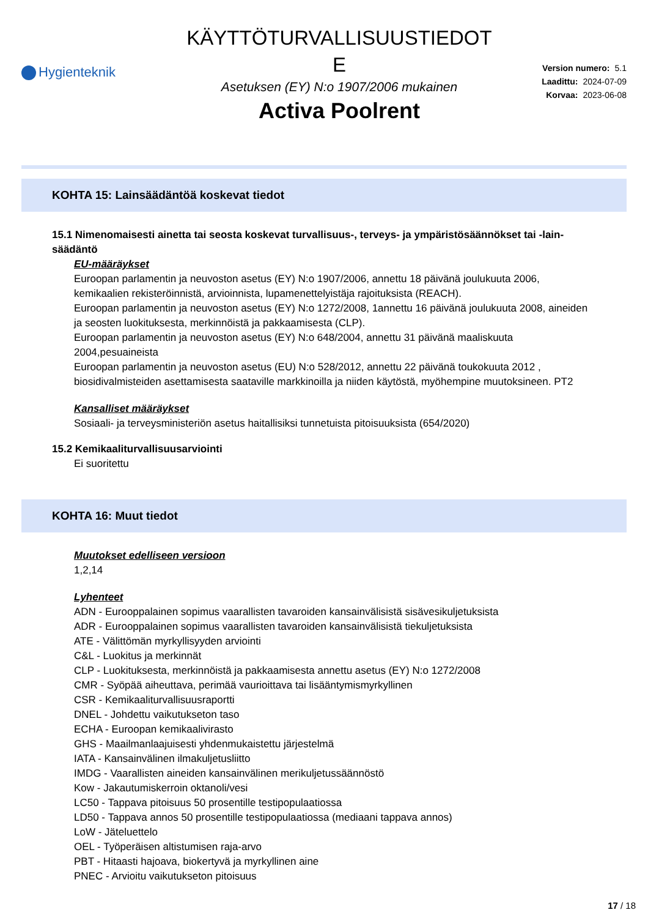Hygienteknik
KÄYTTÖTURVALLISUUSTIEDOT
E
Asetuksen (EY) N:o 1907/2006 mukainen
Activa Poolrent
Version numero: 5.1
Laadittu: 2024-07-09
Korvaa: 2023-06-08
KOHTA 15: Lainsäädäntöä koskevat tiedot
15.1 Nimenomaisesti ainetta tai seosta koskevat turvallisuus-, terveys- ja ympäristösäännökset tai -lain-säädäntö
EU-määräykset
Euroopan parlamentin ja neuvoston asetus (EY) N:o 1907/2006, annettu 18 päivänä joulukuuta 2006, kemikaalien rekisteröinnistä, arvioinnista, lupamenettelyistäja rajoituksista (REACH).
Euroopan parlamentin ja neuvoston asetus (EY) N:o 1272/2008, 1annettu 16 päivänä joulukuuta 2008, aineiden ja seosten luokituksesta, merkinnöistä ja pakkaamisesta (CLP).
Euroopan parlamentin ja neuvoston asetus (EY) N:o 648/2004, annettu 31 päivänä maaliskuuta 2004,pesuaineista
Euroopan parlamentin ja neuvoston asetus (EU) N:o 528/2012, annettu 22 päivänä toukokuuta 2012 , biosidivalmisteiden asettamisesta saataville markkinoilla ja niiden käytöstä, myöhempine muutoksineen. PT2
Kansalliset määräykset
Sosiaali- ja terveysministeriön asetus haitallisiksi tunnetuista pitoisuuksista (654/2020)
15.2 Kemikaaliturvallisuusarviointi
Ei suoritettu
KOHTA 16: Muut tiedot
Muutokset edelliseen versioon
1,2,14
Lyhenteet
ADN - Eurooppalainen sopimus vaarallisten tavaroiden kansainvälisistä sisävesikuljetuksista
ADR - Eurooppalainen sopimus vaarallisten tavaroiden kansainvälisistä tiekuljetuksista
ATE - Välittömän myrkyllisyyden arviointi
C&L - Luokitus ja merkinnät
CLP - Luokituksesta, merkinnöistä ja pakkaamisesta annettu asetus (EY) N:o 1272/2008
CMR - Syöpää aiheuttava, perimää vaurioittava tai lisääntymismyrkyllinen
CSR - Kemikaaliturvallisuusraportti
DNEL - Johdettu vaikutukseton taso
ECHA - Euroopan kemikaalivirasto
GHS - Maailmanlaajuisesti yhdenmukaistettu järjestelmä
IATA - Kansainvälinen ilmakuljetusliitto
IMDG - Vaarallisten aineiden kansainvälinen merikuljetussäännöstö
Kow - Jakautumiskerroin oktanoli/vesi
LC50 - Tappava pitoisuus 50 prosentille testipopulaatiossa
LD50 - Tappava annos 50 prosentille testipopulaatiossa (mediaani tappava annos)
LoW - Jäteluettelo
OEL - Työperäisen altistumisen raja-arvo
PBT - Hitaasti hajoava, biokertyvä ja myrkyllinen aine
PNEC - Arvioitu vaikutukseton pitoisuus
17 / 18